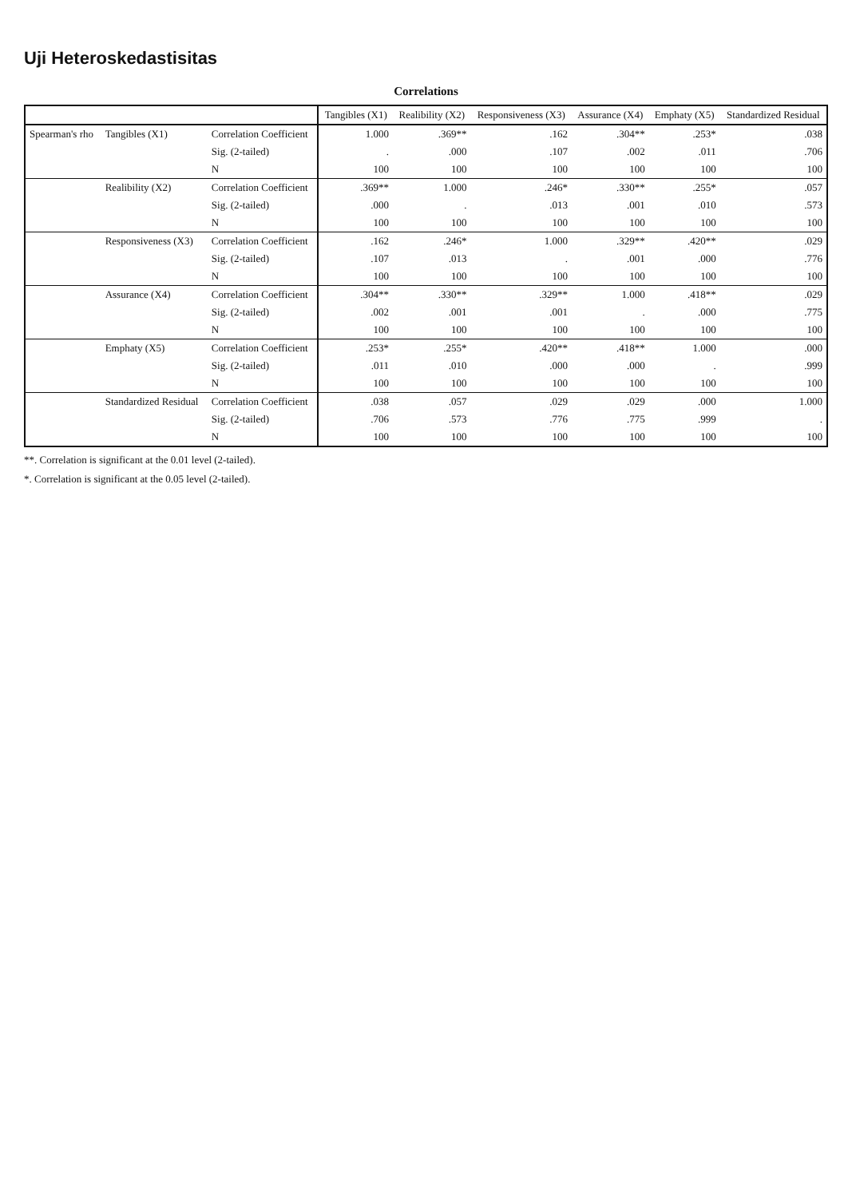Uji Heteroskedastisitas
Correlations
| | | | Tangibles (X1) | Realibility (X2) | Responsiveness (X3) | Assurance (X4) | Emphaty (X5) | Standardized Residual |
| --- | --- | --- | --- | --- | --- | --- | --- | --- |
| Spearman's rho | Tangibles (X1) | Correlation Coefficient | 1.000 | .369** | .162 | .304** | .253* | .038 |
| | | Sig. (2-tailed) | . | .000 | .107 | .002 | .011 | .706 |
| | | N | 100 | 100 | 100 | 100 | 100 | 100 |
| | Realibility (X2) | Correlation Coefficient | .369** | 1.000 | .246* | .330** | .255* | .057 |
| | | Sig. (2-tailed) | .000 | . | .013 | .001 | .010 | .573 |
| | | N | 100 | 100 | 100 | 100 | 100 | 100 |
| | Responsiveness (X3) | Correlation Coefficient | .162 | .246* | 1.000 | .329** | .420** | .029 |
| | | Sig. (2-tailed) | .107 | .013 | . | .001 | .000 | .776 |
| | | N | 100 | 100 | 100 | 100 | 100 | 100 |
| | Assurance (X4) | Correlation Coefficient | .304** | .330** | .329** | 1.000 | .418** | .029 |
| | | Sig. (2-tailed) | .002 | .001 | .001 | . | .000 | .775 |
| | | N | 100 | 100 | 100 | 100 | 100 | 100 |
| | Emphaty (X5) | Correlation Coefficient | .253* | .255* | .420** | .418** | 1.000 | .000 |
| | | Sig. (2-tailed) | .011 | .010 | .000 | .000 | . | .999 |
| | | N | 100 | 100 | 100 | 100 | 100 | 100 |
| | Standardized Residual | Correlation Coefficient | .038 | .057 | .029 | .029 | .000 | 1.000 |
| | | Sig. (2-tailed) | .706 | .573 | .776 | .775 | .999 | . |
| | | N | 100 | 100 | 100 | 100 | 100 | 100 |
**. Correlation is significant at the 0.01 level (2-tailed).
*. Correlation is significant at the 0.05 level (2-tailed).